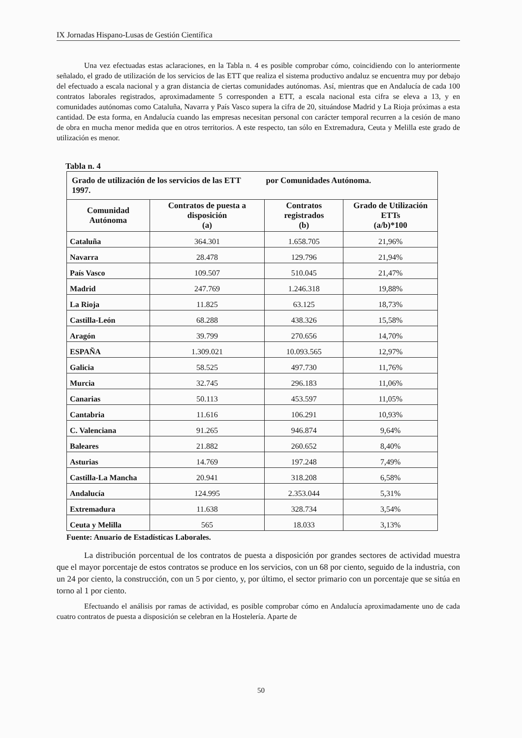IX Jornadas Hispano-Lusas de Gestión Científica
Una vez efectuadas estas aclaraciones, en la Tabla n. 4 es posible comprobar cómo, coincidiendo con lo anteriormente señalado, el grado de utilización de los servicios de las ETT que realiza el sistema productivo andaluz se encuentra muy por debajo del efectuado a escala nacional y a gran distancia de ciertas comunidades autónomas. Así, mientras que en Andalucía de cada 100 contratos laborales registrados, aproximadamente 5 corresponden a ETT, a escala nacional esta cifra se eleva a 13, y en comunidades autónomas como Cataluña, Navarra y País Vasco supera la cifra de 20, situándose Madrid y La Rioja próximas a esta cantidad. De esta forma, en Andalucía cuando las empresas necesitan personal con carácter temporal recurren a la cesión de mano de obra en mucha menor medida que en otros territorios. A este respecto, tan sólo en Extremadura, Ceuta y Melilla este grado de utilización es menor.
Tabla n. 4
| Grado de utilización de los servicios de las ETT por Comunidades Autónoma. 1997. | | | |
| --- | --- | --- | --- |
| Comunidad Autónoma | Contratos de puesta a disposición (a) | Contratos registrados (b) | Grado de Utilización ETTs (a/b)*100 |
| Cataluña | 364.301 | 1.658.705 | 21,96% |
| Navarra | 28.478 | 129.796 | 21,94% |
| País Vasco | 109.507 | 510.045 | 21,47% |
| Madrid | 247.769 | 1.246.318 | 19,88% |
| La Rioja | 11.825 | 63.125 | 18,73% |
| Castilla-León | 68.288 | 438.326 | 15,58% |
| Aragón | 39.799 | 270.656 | 14,70% |
| ESPAÑA | 1.309.021 | 10.093.565 | 12,97% |
| Galicia | 58.525 | 497.730 | 11,76% |
| Murcia | 32.745 | 296.183 | 11,06% |
| Canarias | 50.113 | 453.597 | 11,05% |
| Cantabria | 11.616 | 106.291 | 10,93% |
| C. Valenciana | 91.265 | 946.874 | 9,64% |
| Baleares | 21.882 | 260.652 | 8,40% |
| Asturias | 14.769 | 197.248 | 7,49% |
| Castilla-La Mancha | 20.941 | 318.208 | 6,58% |
| Andalucía | 124.995 | 2.353.044 | 5,31% |
| Extremadura | 11.638 | 328.734 | 3,54% |
| Ceuta y Melilla | 565 | 18.033 | 3,13% |
Fuente: Anuario de Estadísticas Laborales.
La distribución porcentual de los contratos de puesta a disposición por grandes sectores de actividad muestra que el mayor porcentaje de estos contratos se produce en los servicios, con un 68 por ciento, seguido de la industria, con un 24 por ciento, la construcción, con un 5 por ciento, y, por último, el sector primario con un porcentaje que se sitúa en torno al 1 por ciento.
Efectuando el análisis por ramas de actividad, es posible comprobar cómo en Andalucía aproximadamente uno de cada cuatro contratos de puesta a disposición se celebran en la Hostelería. Aparte de
50